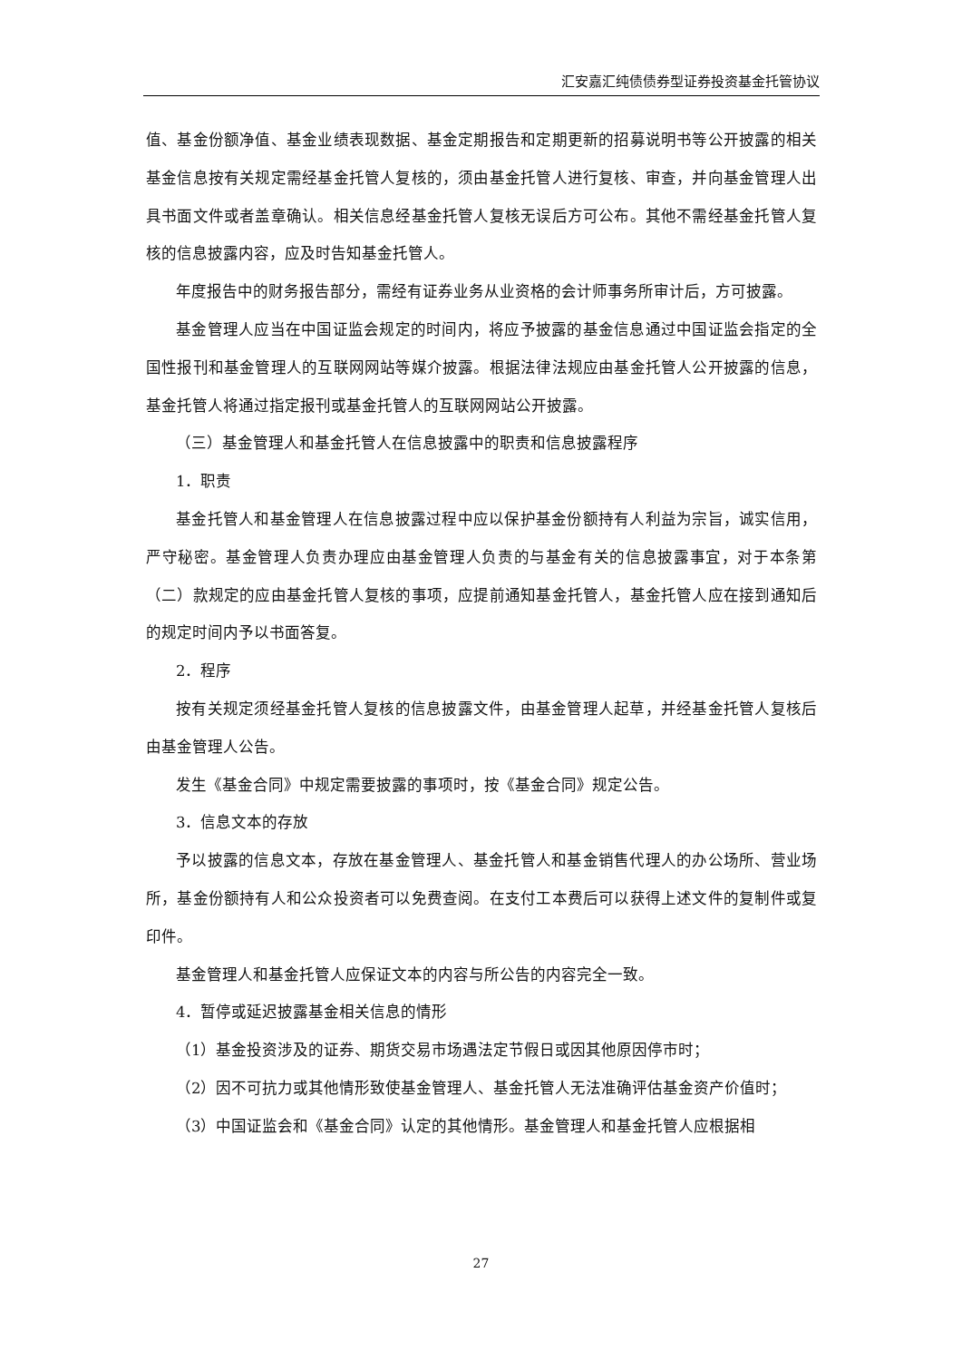汇安嘉汇纯债债券型证券投资基金托管协议
值、基金份额净值、基金业绩表现数据、基金定期报告和定期更新的招募说明书等公开披露的相关基金信息按有关规定需经基金托管人复核的，须由基金托管人进行复核、审查，并向基金管理人出具书面文件或者盖章确认。相关信息经基金托管人复核无误后方可公布。其他不需经基金托管人复核的信息披露内容，应及时告知基金托管人。
年度报告中的财务报告部分，需经有证券业务从业资格的会计师事务所审计后，方可披露。
基金管理人应当在中国证监会规定的时间内，将应予披露的基金信息通过中国证监会指定的全国性报刊和基金管理人的互联网网站等媒介披露。根据法律法规应由基金托管人公开披露的信息，基金托管人将通过指定报刊或基金托管人的互联网网站公开披露。
（三）基金管理人和基金托管人在信息披露中的职责和信息披露程序
1．职责
基金托管人和基金管理人在信息披露过程中应以保护基金份额持有人利益为宗旨，诚实信用，严守秘密。基金管理人负责办理应由基金管理人负责的与基金有关的信息披露事宜，对于本条第（二）款规定的应由基金托管人复核的事项，应提前通知基金托管人，基金托管人应在接到通知后的规定时间内予以书面答复。
2．程序
按有关规定须经基金托管人复核的信息披露文件，由基金管理人起草，并经基金托管人复核后由基金管理人公告。
发生《基金合同》中规定需要披露的事项时，按《基金合同》规定公告。
3．信息文本的存放
予以披露的信息文本，存放在基金管理人、基金托管人和基金销售代理人的办公场所、营业场所，基金份额持有人和公众投资者可以免费查阅。在支付工本费后可以获得上述文件的复制件或复印件。
基金管理人和基金托管人应保证文本的内容与所公告的内容完全一致。
4．暂停或延迟披露基金相关信息的情形
（1）基金投资涉及的证券、期货交易市场遇法定节假日或因其他原因停市时；
（2）因不可抗力或其他情形致使基金管理人、基金托管人无法准确评估基金资产价值时；
（3）中国证监会和《基金合同》认定的其他情形。基金管理人和基金托管人应根据相
27